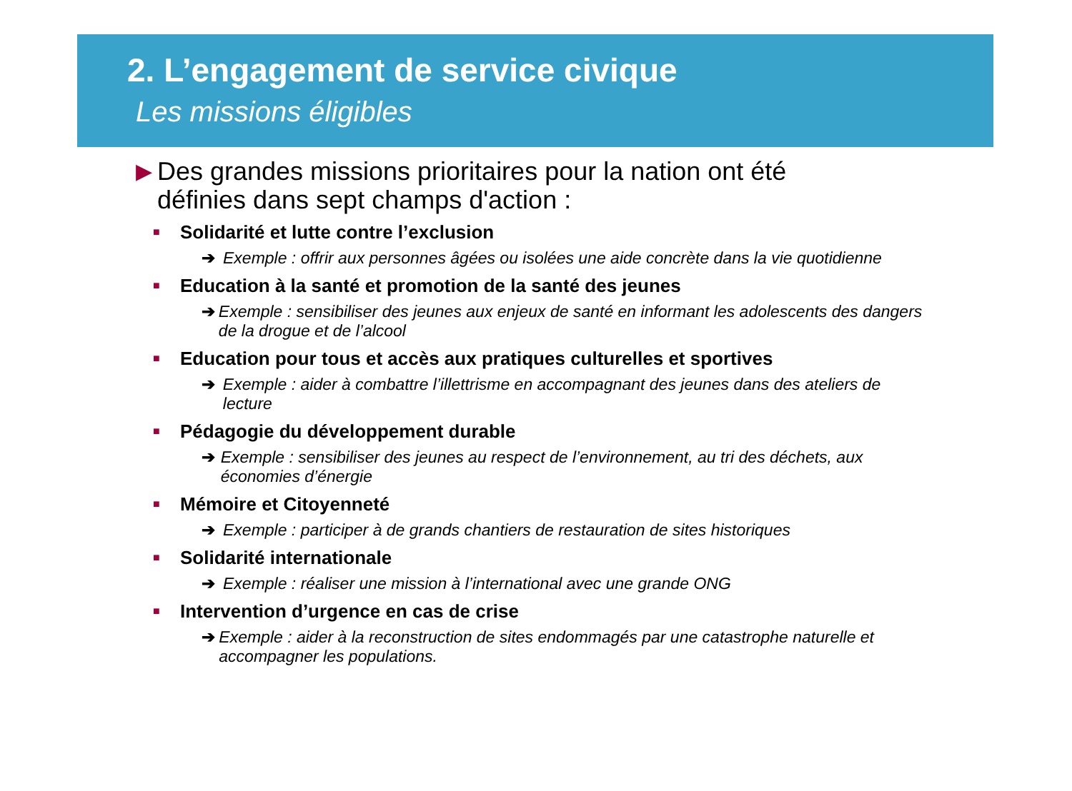2. L’engagement de service civique
Les missions éligibles
▶
Des grandes missions prioritaires pour la nation ont été définies dans sept champs d'action :
■ Solidarité et lutte contre l’exclusion
➔ Exemple : offrir aux personnes âgées ou isolées une aide concrète dans la vie quotidienne
■ Education à la santé et promotion de la santé des jeunes
➔ Exemple : sensibiliser des jeunes aux enjeux de santé en informant les adolescents des dangers de la drogue et de l’alcool
■ Education pour tous et accès aux pratiques culturelles et sportives
➔ Exemple : aider à combattre l’illettrisme en accompagnant des jeunes dans des ateliers de lecture
■ Pédagogie du développement durable
➔ Exemple : sensibiliser des jeunes au respect de l’environnement, au tri des déchets, aux économies d’énergie
■ Mémoire et Citoyenneté
➔ Exemple : participer à de grands chantiers de restauration de sites historiques
■ Solidarité internationale
➔ Exemple : réaliser une mission à l’international avec une grande ONG
■ Intervention d’urgence en cas de crise
➔ Exemple : aider à la reconstruction de sites endommagés par une catastrophe naturelle et accompagner les populations.